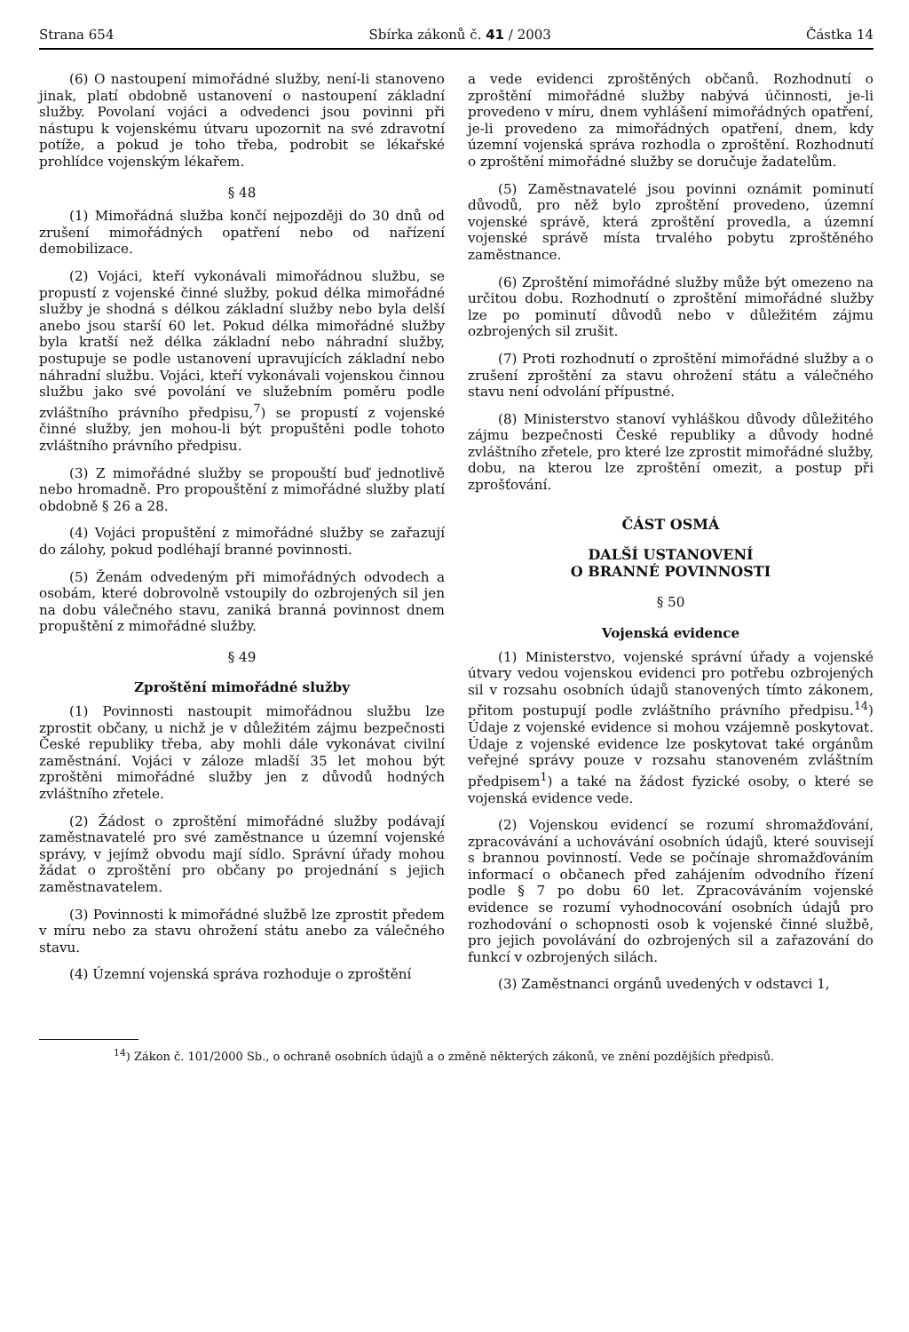Strana 654 Sbírka zákonů č. 41 / 2003 Částka 14
(6) O nastoupení mimořádné služby, není-li stanoveno jinak, platí obdobně ustanovení o nastoupení základní služby. Povolaní vojáci a odvedenci jsou povinni při nástupu k vojenskému útvaru upozornit na své zdravotní potíže, a pokud je toho třeba, podrobit se lékařské prohlídce vojenským lékařem.
§ 48
(1) Mimořádná služba končí nejpozději do 30 dnů od zrušení mimořádných opatření nebo od nařízení demobilizace.
(2) Vojáci, kteří vykonávali mimořádnou službu, se propustí z vojenské činné služby, pokud délka mimořádné služby je shodná s délkou základní služby nebo byla delší anebo jsou starší 60 let. Pokud délka mimořádné služby byla kratší než délka základní nebo náhradní služby, postupuje se podle ustanovení upravujících základní nebo náhradní službu. Vojáci, kteří vykonávali vojenskou činnou službu jako své povolání ve služebním poměru podle zvláštního právního předpisu,<sup>7</sup>) se propustí z vojenské činné služby, jen mohou-li být propuštěni podle tohoto zvláštního právního předpisu.
(3) Z mimořádné služby se propouští buď jednotlivě nebo hromadně. Pro propouštění z mimořádné služby platí obdobně § 26 a 28.
(4) Vojáci propuštění z mimořádné služby se zařazují do zálohy, pokud podléhají branné povinnosti.
(5) Ženám odvedeným při mimořádných odvodech a osobám, které dobrovolně vstoupily do ozbrojených sil jen na dobu válečného stavu, zaniká branná povinnost dnem propuštění z mimořádné služby.
§ 49
Zproštění mimořádné služby
(1) Povinnosti nastoupit mimořádnou službu lze zprostit občany, u nichž je v důležitém zájmu bezpečnosti České republiky třeba, aby mohli dále vykonávat civilní zaměstnání. Vojáci v záloze mladší 35 let mohou být zproštěni mimořádné služby jen z důvodů hodných zvláštního zřetele.
(2) Žádost o zproštění mimořádné služby podávají zaměstnavatelé pro své zaměstnance u územní vojenské správy, v jejímž obvodu mají sídlo. Správní úřady mohou žádat o zproštění pro občany po projednání s jejich zaměstnavatelem.
(3) Povinnosti k mimořádné službě lze zprostit předem v míru nebo za stavu ohrožení státu anebo za válečného stavu.
(4) Územní vojenská správa rozhoduje o zproštění
a vede evidenci zproštěných občanů. Rozhodnutí o zproštění mimořádné služby nabývá účinnosti, je-li provedeno v míru, dnem vyhlášení mimořádných opatření, je-li provedeno za mimořádných opatření, dnem, kdy územní vojenská správa rozhodla o zproštění. Rozhodnutí o zproštění mimořádné služby se doručuje žadatelům.
(5) Zaměstnavatelé jsou povinni oznámit pominutí důvodů, pro něž bylo zproštění provedeno, územní vojenské správě, která zproštění provedla, a územní vojenské správě místa trvalého pobytu zproštěného zaměstnance.
(6) Zproštění mimořádné služby může být omezeno na určitou dobu. Rozhodnutí o zproštění mimořádné služby lze po pominutí důvodů nebo v důležitém zájmu ozbrojených sil zrušit.
(7) Proti rozhodnutí o zproštění mimořádné služby a o zrušení zproštění za stavu ohrožení státu a válečného stavu není odvolání přípustné.
(8) Ministerstvo stanoví vyhláškou důvody důležitého zájmu bezpečnosti České republiky a důvody hodné zvláštního zřetele, pro které lze zprostit mimořádné služby, dobu, na kterou lze zproštění omezit, a postup při zprošťování.
ČÁST OSMÁ
DALŠÍ USTANOVENÍ
O BRANNÉ POVINNOSTI
§ 50
Vojenská evidence
(1) Ministerstvo, vojenské správní úřady a vojenské útvary vedou vojenskou evidenci pro potřebu ozbrojených sil v rozsahu osobních údajů stanovených tímto zákonem, přitom postupují podle zvláštního právního předpisu.<sup>14</sup>) Údaje z vojenské evidence si mohou vzájemně poskytovat. Údaje z vojenské evidence lze poskytovat také orgánům veřejné správy pouze v rozsahu stanoveném zvláštním předpisem<sup>1</sup>) a také na žádost fyzické osoby, o které se vojenská evidence vede.
(2) Vojenskou evidencí se rozumí shromažďování, zpracovávání a uchovávání osobních údajů, které souvisejí s brannou povinností. Vede se počínaje shromažďováním informací o občanech před zahájením odvodního řízení podle § 7 po dobu 60 let. Zpracováváním vojenské evidence se rozumí vyhodnocování osobních údajů pro rozhodování o schopnosti osob k vojenské činné službě, pro jejich povolávání do ozbrojených sil a zařazování do funkcí v ozbrojených silách.
(3) Zaměstnanci orgánů uvedených v odstavci 1,
<sup>14</sup>) Zákon č. 101/2000 Sb., o ochraně osobních údajů a o změně některých zákonů, ve znění pozdějších předpisů.